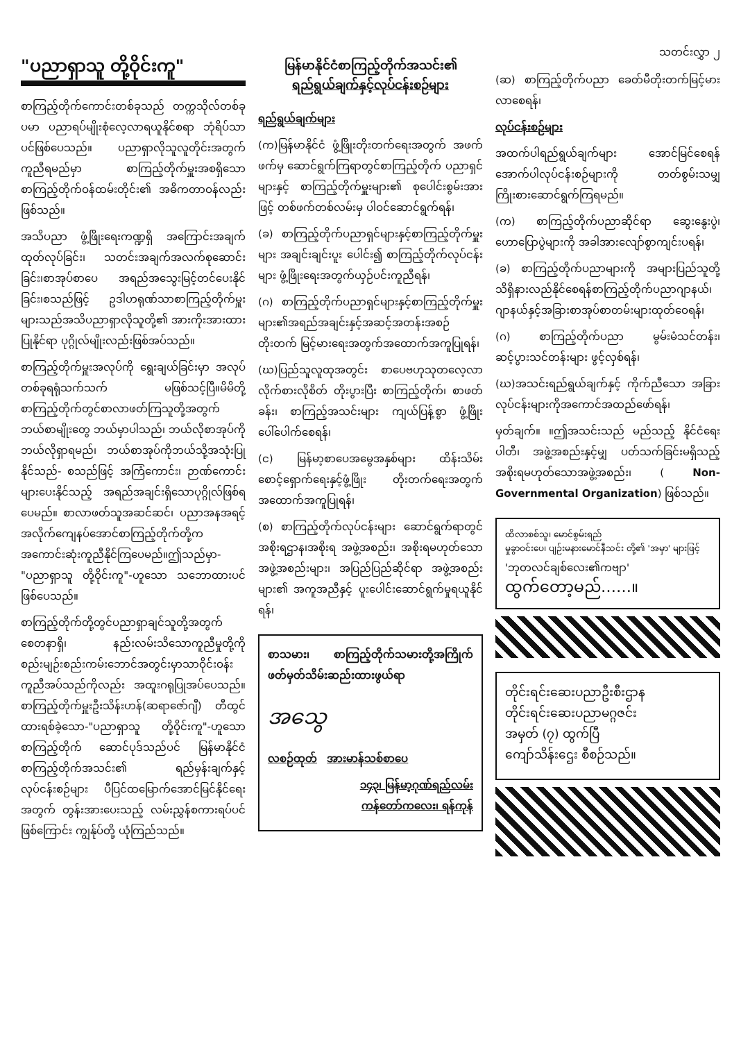"ပညာရှာသူ တို့ဝိုင်းကူ"
စာကြည့်တိုက်ကောင်းတစ်ခုသည် တက္ကသိုလ်တစ်ခုပမာ ပညာရပ်မျိုးစုံလေ့လာရယူနိုင်စရာ ဘုံရိပ်သာပင်ဖြစ်ပေသည်။ ပညာရှာလိုသူလူတိုင်းအတွက်ကူညီရမည်မှာ စာကြည့်တိုက်မှူးအစရှိသောစာကြည့်တိုက်ဝန်ထမ်းတိုင်း၏ အဓိကတာဝန်လည်းဖြစ်သည်။
အသိပညာ ဖွံ့ဖြိုးရေးကဏ္ဍရှိ အကြောင်းအချက်ထုတ်လုပ်ခြင်း၊ သတင်းအချက်အလက်စုဆောင်းခြင်း၊စာအုပ်စာပေ အရည်အသွေးမြင့်တင်ပေးနိုင်ခြင်း၊စသည်ဖြင့် ဥဒါဟရုဏ်သာစာကြည့်တိုက်မှူးများသည်အသိပညာရှာလိုသူတို့၏ အားကိုးအားထားပြုနိုင်ရာ ပုဂ္ဂိုလ်မျိုးလည်းဖြစ်အပ်သည်။
စာကြည့်တိုက်မှူးအလုပ်ကို ရွေးချယ်ခြင်းမှာ အလုပ်တစ်ခုရရုံသက်သက် မဖြစ်သင့်ပြီ။မိမိတို့စာကြည့်တိုက်တွင်စာလာဖတ်ကြသူတို့အတွက်ဘယ်စာမျိုးတွေ ဘယ်မှာပါသည်၊ ဘယ်လိုစာအုပ်ကိုဘယ်လိုရှာရမည်၊ ဘယ်စာအုပ်ကိုဘယ်သို့အသုံးပြုနိုင်သည်- စသည်ဖြင့် အကြံကောင်း၊ ဉာဏ်ကောင်းများပေးနိုင်သည့် အရည်အချင်းရှိသောပုဂ္ဂိုလ်ဖြစ်ရပေမည်။ စာလာဖတ်သူအဆင်ဆင်၊ ပညာအနအရင့်အလိုက်ကျေနပ်အောင်စာကြည့်တိုက်တို့ကအကောင်းဆုံးကူညီနိုင်ကြပေမည်။ဤသည်မှာ- "ပညာရှာသူ တို့ဝိုင်းကူ"-ဟူသော သဘောထားပင် ဖြစ်ပေသည်။
စာကြည့်တိုက်တို့တွင်ပညာရှာချင်သူတို့အတွက်စေတနာရှိ၊ နည်းလမ်းသိသောကူညီမှုတို့ကို စည်းမျဉ်းစည်းကမ်းဘောင်အတွင်းမှာသာဝိုင်းဝန်းကူညီအပ်သည်ကိုလည်း အထူးဂရုပြုအပ်ပေသည်။စာကြည့်တိုက်မှူးဦးသိန်းဟန်(ဆရာဇော်ဂျီ) တီထွင်ထားရစ်ခဲ့သော-"ပညာရှာသူ တို့ဝိုင်းကူ"-ဟူသော စာကြည့်တိုက် ဆောင်ပုဒ်သည်ပင် မြန်မာနိုင်ငံ စာကြည့်တိုက်အသင်း၏ ရည်မှန်းချက်နှင့် လုပ်ငန်းစဉ်များ ပီပြင်ထမြောက်အောင်မြင်နိုင်ရေးအတွက် တွန်းအားပေးသည့် လမ်းညွှန်စကားရပ်ပင် ဖြစ်ကြောင်း ကျွန်ုပ်တို့ ယုံကြည်သည်။
မြန်မာနိုင်ငံစာကြည့်တိုက်အသင်း၏
ရည်ရွယ်ချက်နှင့်လုပ်ငန်းစဉ်များ
ရည်ရွယ်ချက်များ
(က)မြန်မာနိုင်ငံ ဖွံ့ဖြိုးတိုးတက်ရေးအတွက် အဖက်ဖက်မှ ဆောင်ရွက်ကြရာတွင်စာကြည့်တိုက် ပညာရှင်များနှင့် စာကြည့်တိုက်မှူးများ၏ စုပေါင်းစွမ်းအားဖြင့် တစ်ဖက်တစ်လမ်းမှ ပါဝင်ဆောင်ရွက်ရန်၊
(ခ) စာကြည့်တိုက်ပညာရှင်များနှင့်စာကြည့်တိုက်မှူးများ အချင်းချင်းပူး ပေါင်း၍ စာကြည့်တိုက်လုပ်ငန်းများ ဖွံ့ဖြိုးရေးအတွက်ယှဉ်ပင်းကူညီရန်၊
(ဂ) စာကြည့်တိုက်ပညာရှင်များနှင့်စာကြည့်တိုက်မှူးများ၏အရည်အချင်းနှင့်အဆင့်အတန်းအစဉ်တိုးတက် မြင့်မားရေးအတွက်အထောက်အကူပြုရန်၊
(ဃ)ပြည်သူလူထုအတွင်း စာပေဗဟုသုတလေ့လာ လိုက်စားလိုစိတ် တိုးပွားပြီး စာကြည့်တိုက်၊ စာဖတ်ခန်း၊ စာကြည့်အသင်းများ ကျယ်ပြန့်စွာ ဖွံ့ဖြိုးပေါ်ပေါက်စေရန်၊
(င) မြန်မာ့စာပေအမွေအနှစ်များ ထိန်းသိမ်းစောင့်ရှောက်ရေးနှင့်ဖွံ့ဖြိုး တိုးတက်ရေးအတွက်အထောက်အကူပြုရန်၊
(စ) စာကြည့်တိုက်လုပ်ငန်းများ ဆောင်ရွက်ရာတွင်အစိုးရဌာန၊အစိုးရ အဖွဲ့အစည်း၊ အစိုးရမဟုတ်သော အဖွဲ့အစည်းများ၊ အပြည်ပြည်ဆိုင်ရာ အဖွဲ့အစည်းများ၏ အကူအညီနှင့် ပူးပေါင်းဆောင်ရွက်မှုရယူနိုင်ရန်၊
စာသမား၊ စာကြည့်တိုက်သမားတို့အကြိုက် ဖတ်မှတ်သိမ်းဆည်းထားဖွယ်ရာ
အသွေ
လစဉ်ထုတ် အားမာန်သစ်စာပေ
၁၄၃၊ မြန်မာ့ဂုဏ်ရည်လမ်း
ကန်တော်ကလေး၊ ရန်ကုန်
သတင်းလွှာ ၂
(ဆ) စာကြည့်တိုက်ပညာ ခေတ်မီတိုးတက်မြင့်မားလာစေရန်၊
လုပ်ငန်းစဉ်များ
အထက်ပါရည်ရွယ်ချက်များ အောင်မြင်စေရန် အောက်ပါလုပ်ငန်းစဉ်များကို တတ်စွမ်းသမျှ ကြိုးစားဆောင်ရွက်ကြရမည်။
(က) စာကြည့်တိုက်ပညာဆိုင်ရာ ဆွေးနွေးပွဲ၊ ဟောပြောပွဲများကို အခါအားလျော်စွာကျင်းပရန်၊
(ခ) စာကြည့်တိုက်ပညာများကို အများပြည်သူတို့ သိရှိနားလည်နိုင်စေရန်စာကြည့်တိုက်ပညာဂျာနယ်၊ ဂျာနယ်နှင့်အခြားစာအုပ်စာတမ်းများထုတ်ဝေရန်၊
(ဂ) စာကြည့်တိုက်ပညာ မွမ်းမံသင်တန်း၊ ဆင့်ပွားသင်တန်းများ ဖွင့်လှစ်ရန်၊
(ဃ)အသင်းရည်ရွယ်ချက်နှင့် ကိုက်ညီသော အခြားလုပ်ငန်းများကိုအကောင်အထည်ဖော်ရန်၊
မှတ်ချက်။ ။ဤအသင်းသည် မည်သည့် နိုင်ငံရေးပါတီ၊ အဖွဲ့အစည်းနှင့်မျှ ပတ်သက်ခြင်းမရှိသည့် အစိုးရမဟုတ်သောအဖွဲ့အစည်း၊ ( Non-Governmental Organization) ဖြစ်သည်။
ထိလာစစ်သူ၊ မောင်စွမ်းရည်
မှုခွာဝင်းပေ၊ ပျဉ်းမနားမောင်နီသင်း တို့၏ 'အမှာ' များဖြင့်
'ဘုတလင်ချစ်လေး၏ကဗျာ'
ထွက်တော့မည်……။
တိုင်းရင်းဆေးပညာဦးစီးဌာန
တိုင်းရင်းဆေးပညာမဂ္ဂဇင်း
အမှတ် (၇) ထွက်ပြီ
ကျော်သိန်းဌေး စီစဉ်သည်။